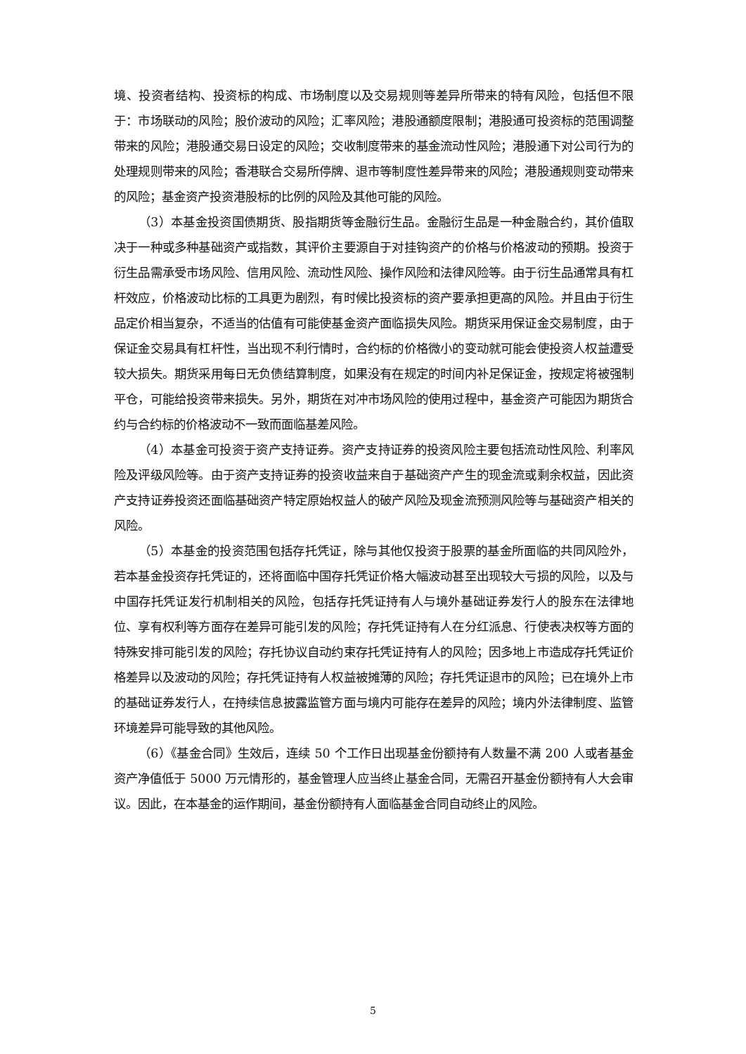境、投资者结构、投资标的构成、市场制度以及交易规则等差异所带来的特有风险，包括但不限于：市场联动的风险；股价波动的风险；汇率风险；港股通额度限制；港股通可投资标的范围调整带来的风险；港股通交易日设定的风险；交收制度带来的基金流动性风险；港股通下对公司行为的处理规则带来的风险；香港联合交易所停牌、退市等制度性差异带来的风险；港股通规则变动带来的风险；基金资产投资港股标的比例的风险及其他可能的风险。
（3）本基金投资国债期货、股指期货等金融衍生品。金融衍生品是一种金融合约，其价值取决于一种或多种基础资产或指数，其评价主要源自于对挂钩资产的价格与价格波动的预期。投资于衍生品需承受市场风险、信用风险、流动性风险、操作风险和法律风险等。由于衍生品通常具有杠杆效应，价格波动比标的工具更为剧烈，有时候比投资标的资产要承担更高的风险。并且由于衍生品定价相当复杂，不适当的估值有可能使基金资产面临损失风险。期货采用保证金交易制度，由于保证金交易具有杠杆性，当出现不利行情时，合约标的价格微小的变动就可能会使投资人权益遭受较大损失。期货采用每日无负债结算制度，如果没有在规定的时间内补足保证金，按规定将被强制平仓，可能给投资带来损失。另外，期货在对冲市场风险的使用过程中，基金资产可能因为期货合约与合约标的价格波动不一致而面临基差风险。
（4）本基金可投资于资产支持证券。资产支持证券的投资风险主要包括流动性风险、利率风险及评级风险等。由于资产支持证券的投资收益来自于基础资产产生的现金流或剩余权益，因此资产支持证券投资还面临基础资产特定原始权益人的破产风险及现金流预测风险等与基础资产相关的风险。
（5）本基金的投资范围包括存托凭证，除与其他仅投资于股票的基金所面临的共同风险外，若本基金投资存托凭证的，还将面临中国存托凭证价格大幅波动甚至出现较大亏损的风险，以及与中国存托凭证发行机制相关的风险，包括存托凭证持有人与境外基础证券发行人的股东在法律地位、享有权利等方面存在差异可能引发的风险；存托凭证持有人在分红派息、行使表决权等方面的特殊安排可能引发的风险；存托协议自动约束存托凭证持有人的风险；因多地上市造成存托凭证价格差异以及波动的风险；存托凭证持有人权益被摊薄的风险；存托凭证退市的风险；已在境外上市的基础证券发行人，在持续信息披露监管方面与境内可能存在差异的风险；境内外法律制度、监管环境差异可能导致的其他风险。
（6）《基金合同》生效后，连续 50 个工作日出现基金份额持有人数量不满 200 人或者基金资产净值低于 5000 万元情形的，基金管理人应当终止基金合同，无需召开基金份额持有人大会审议。因此，在本基金的运作期间，基金份额持有人面临基金合同自动终止的风险。
5